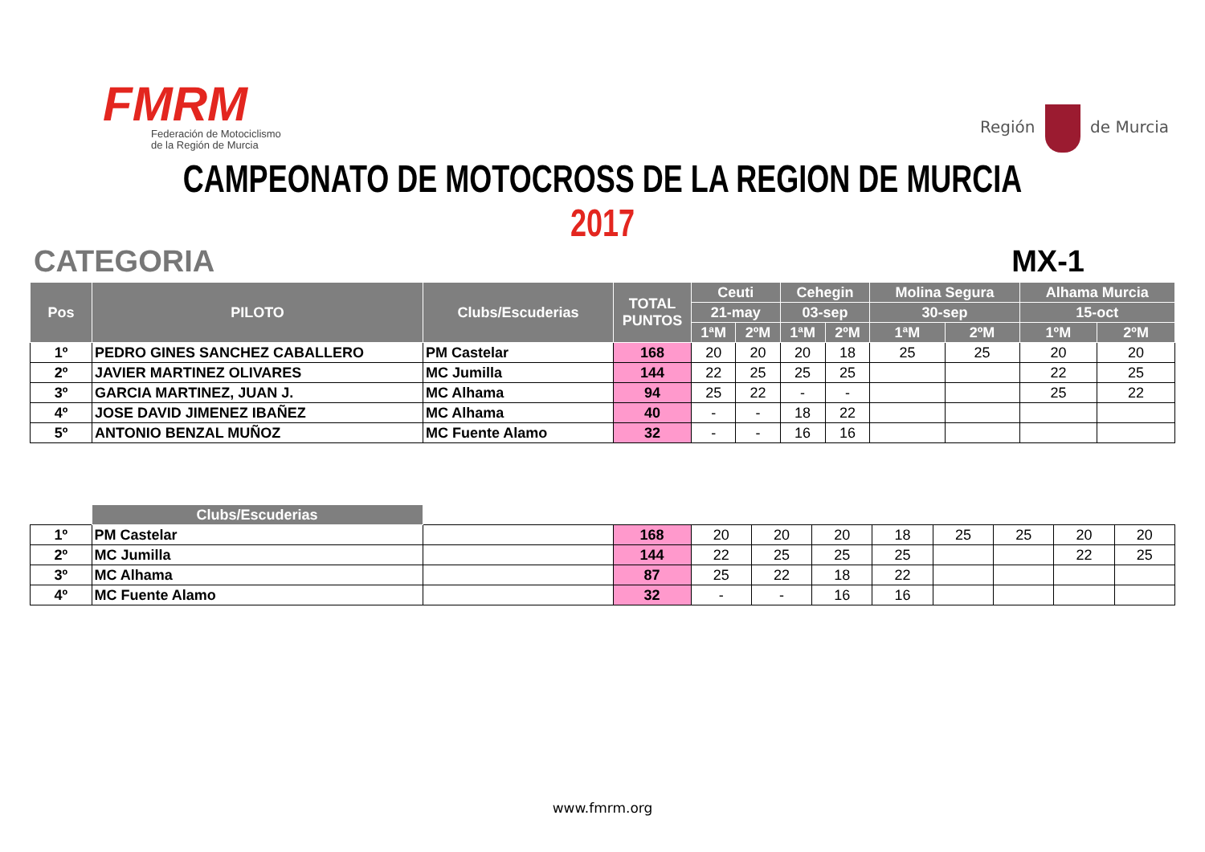FMRM
Federación de Motociclismo
de la Región de Murcia
Región de Murcia
CAMPEONATO DE MOTOCROSS DE LA REGION DE MURCIA 2017
CATEGORIA MX-1
| Pos | PILOTO | Clubs/Escuderias | TOTAL PUNTOS | Ceuti | | Cehegin | | Molina Segura | | Alhama Murcia | |
| --- | --- | --- | --- | --- | --- | --- | --- | --- | --- | --- | --- |
| | | | | 21-may | | 03-sep | | 30-sep | | 15-oct | |
| | | | | 1ªM | 2ºM | 1ªM | 2ºM | 1ªM | 2ºM | 1ºM | 2ºM |
| 1º | PEDRO GINES SANCHEZ CABALLERO | PM Castelar | 168 | 20 | 20 | 20 | 18 | 25 | 25 | 20 | 20 |
| 2º | JAVIER MARTINEZ OLIVARES | MC Jumilla | 144 | 22 | 25 | 25 | 25 | | | 22 | 25 |
| 3º | GARCIA MARTINEZ, JUAN J. | MC Alhama | 94 | 25 | 22 | - | - | | | 25 | 22 |
| 4º | JOSE DAVID JIMENEZ IBAÑEZ | MC Alhama | 40 | - | - | 18 | 22 | | | | |
| 5º | ANTONIO BENZAL MUÑOZ | MC Fuente Alamo | 32 | - | - | 16 | 16 | | | | |
| | Clubs/Escuderias | | | | | | | | | | |
| 1º | PM Castelar | | 168 | 20 | 20 | 20 | 18 | 25 | 25 | 20 | 20 |
| 2º | MC Jumilla | | 144 | 22 | 25 | 25 | 25 | | | 22 | 25 |
| 3º | MC Alhama | | 87 | 25 | 22 | 18 | 22 | | | | |
| 4º | MC Fuente Alamo | | 32 | - | - | 16 | 16 | | | | |
www.fmrm.org